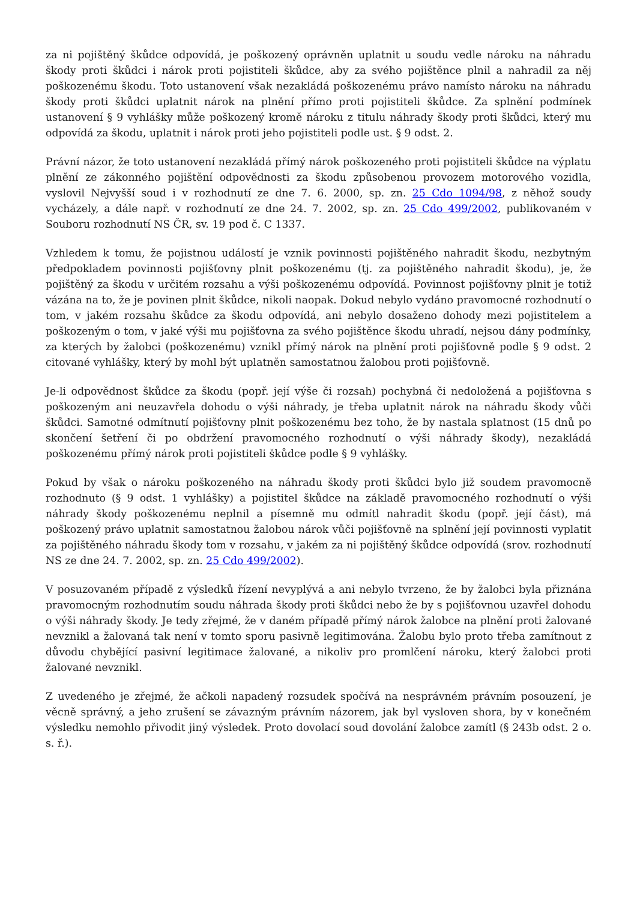za ni pojištěný škůdce odpovídá, je poškozený oprávněn uplatnit u soudu vedle nároku na náhradu škody proti škůdci i nárok proti pojistiteli škůdce, aby za svého pojištěnce plnil a nahradil za něj poškozenému škodu. Toto ustanovení však nezakládá poškozenému právo namísto nároku na náhradu škody proti škůdci uplatnit nárok na plnění přímo proti pojistiteli škůdce. Za splnění podmínek ustanovení § 9 vyhlášky může poškozený kromě nároku z titulu náhrady škody proti škůdci, který mu odpovídá za škodu, uplatnit i nárok proti jeho pojistiteli podle ust. § 9 odst. 2.
Právní názor, že toto ustanovení nezakládá přímý nárok poškozeného proti pojistiteli škůdce na výplatu plnění ze zákonného pojištění odpovědnosti za škodu způsobenou provozem motorového vozidla, vyslovil Nejvyšší soud i v rozhodnutí ze dne 7. 6. 2000, sp. zn. 25 Cdo 1094/98, z něhož soudy vycházely, a dále např. v rozhodnutí ze dne 24. 7. 2002, sp. zn. 25 Cdo 499/2002, publikovaném v Souboru rozhodnutí NS ČR, sv. 19 pod č. C 1337.
Vzhledem k tomu, že pojistnou událostí je vznik povinnosti pojištěného nahradit škodu, nezbytným předpokladem povinnosti pojišťovny plnit poškozenému (tj. za pojištěného nahradit škodu), je, že pojištěný za škodu v určitém rozsahu a výši poškozenému odpovídá. Povinnost pojišťovny plnit je totiž vázána na to, že je povinen plnit škůdce, nikoli naopak. Dokud nebylo vydáno pravomocné rozhodnutí o tom, v jakém rozsahu škůdce za škodu odpovídá, ani nebylo dosaženo dohody mezi pojistitelem a poškozeným o tom, v jaké výši mu pojišťovna za svého pojištěnce škodu uhradí, nejsou dány podmínky, za kterých by žalobci (poškozenému) vznikl přímý nárok na plnění proti pojišťovně podle § 9 odst. 2 citované vyhlášky, který by mohl být uplatněn samostatnou žalobou proti pojišťovně.
Je-li odpovědnost škůdce za škodu (popř. její výše či rozsah) pochybná či nedoložená a pojišťovna s poškozeným ani neuzavřela dohodu o výši náhrady, je třeba uplatnit nárok na náhradu škody vůči škůdci. Samotné odmítnutí pojišťovny plnit poškozenému bez toho, že by nastala splatnost (15 dnů po skončení šetření či po obdržení pravomocného rozhodnutí o výši náhrady škody), nezakládá poškozenému přímý nárok proti pojistiteli škůdce podle § 9 vyhlášky.
Pokud by však o nároku poškozeného na náhradu škody proti škůdci bylo již soudem pravomocně rozhodnuto (§ 9 odst. 1 vyhlášky) a pojistitel škůdce na základě pravomocného rozhodnutí o výši náhrady škody poškozenému neplnil a písemně mu odmítl nahradit škodu (popř. její část), má poškozený právo uplatnit samostatnou žalobou nárok vůči pojišťovně na splnění její povinnosti vyplatit za pojištěného náhradu škody tom v rozsahu, v jakém za ni pojištěný škůdce odpovídá (srov. rozhodnutí NS ze dne 24. 7. 2002, sp. zn. 25 Cdo 499/2002).
V posuzovaném případě z výsledků řízení nevyplývá a ani nebylo tvrzeno, že by žalobci byla přiznána pravomocným rozhodnutím soudu náhrada škody proti škůdci nebo že by s pojišťovnou uzavřel dohodu o výši náhrady škody. Je tedy zřejmé, že v daném případě přímý nárok žalobce na plnění proti žalované nevznikl a žalovaná tak není v tomto sporu pasivně legitimována. Žalobu bylo proto třeba zamítnout z důvodu chybějící pasivní legitimace žalované, a nikoliv pro promlčení nároku, který žalobci proti žalované nevznikl.
Z uvedeného je zřejmé, že ačkoli napadený rozsudek spočívá na nesprávném právním posouzení, je věcně správný, a jeho zrušení se závazným právním názorem, jak byl vysloven shora, by v konečném výsledku nemohlo přivodit jiný výsledek. Proto dovolací soud dovolání žalobce zamítl (§ 243b odst. 2 o. s. ř.).